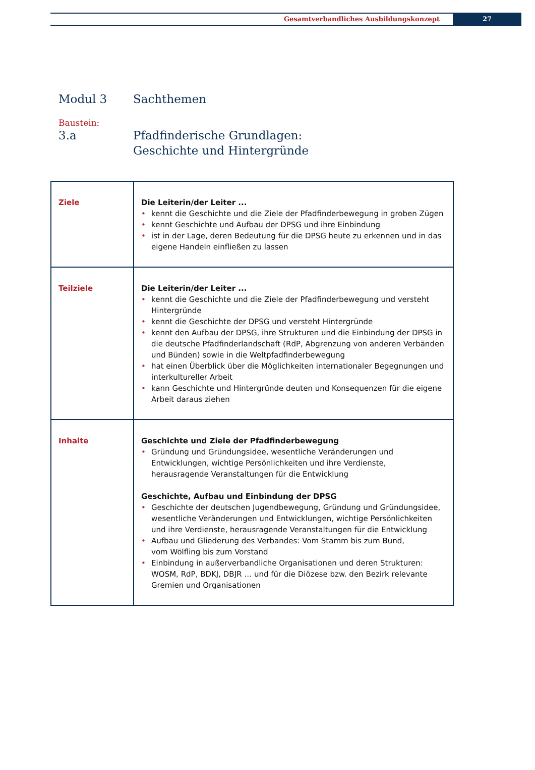Gesamtverbandliches Ausbildungskonzept
27
Modul 3 Sachthemen
Baustein:
3.a Pfadfinderische Grundlagen:
Geschichte und Hintergründe
| Ziele | Die Leiterin/der Leiter ... kennt die Geschichte und die Ziele der Pfadfinderbewegung in groben Zügen kennt Geschichte und Aufbau der DPSG und ihre Einbindung ist in der Lage, deren Bedeutung für die DPSG heute zu erkennen und in das eigene Handeln einfließen zu lassen |
| Teilziele | Die Leiterin/der Leiter ... kennt die Geschichte und die Ziele der Pfadfinderbewegung und versteht Hintergründe kennt die Geschichte der DPSG und versteht Hintergründe kennt den Aufbau der DPSG, ihre Strukturen und die Einbindung der DPSG in die deutsche Pfadfinderlandschaft (RdP, Abgrenzung von anderen Verbänden und Bünden) sowie in die Weltpfadfinderbewegung hat einen Überblick über die Möglichkeiten internationaler Begegnungen und interkultureller Arbeit kann Geschichte und Hintergründe deuten und Konsequenzen für die eigene Arbeit daraus ziehen |
| Inhalte | Geschichte und Ziele der Pfadfinderbewegung Gründung und Gründungsidee, wesentliche Veränderungen und Entwicklungen, wichtige Persönlichkeiten und ihre Verdienste, herausragende Veranstaltungen für die Entwicklung Geschichte, Aufbau und Einbindung der DPSG Geschichte der deutschen Jugendbewegung, Gründung und Gründungsidee, wesentliche Veränderungen und Entwicklungen, wichtige Persönlichkeiten und ihre Verdienste, herausragende Veranstaltungen für die Entwicklung Aufbau und Gliederung des Verbandes: Vom Stamm bis zum Bund, vom Wölfling bis zum Vorstand Einbindung in außerverbandliche Organisationen und deren Strukturen: WOSM, RdP, BDKJ, DBJR … und für die Diözese bzw. den Bezirk relevante Gremien und Organisationen |